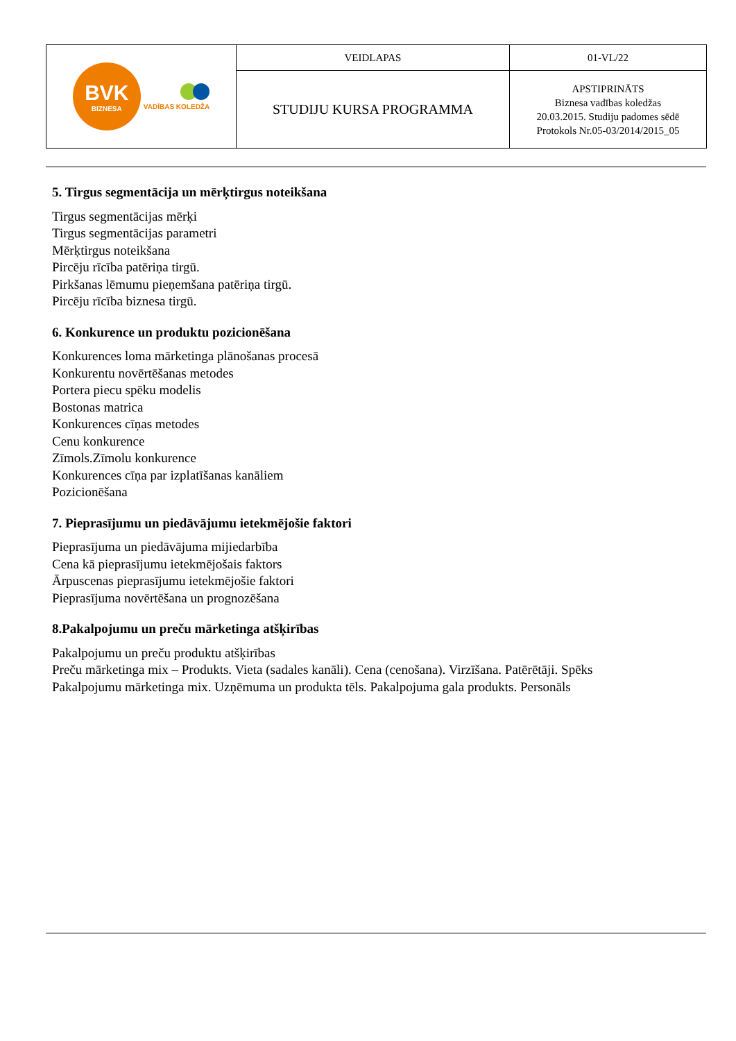| BVK BIZNESA VADĪBAS KOLEDŽA | VEIDLAPAS | 01-VL/22 |
| | STUDIJU KURSA PROGRAMMA | APSTIPRINĀTS Biznesa vadības koledžas 20.03.2015. Studiju padomes sēdē Protokols Nr.05-03/2014/2015_05 |
5. Tirgus segmentācija un mērķtirgus noteikšana
Tirgus segmentācijas mērķi
Tirgus segmentācijas parametri
Mērķtirgus noteikšana
Pircēju rīcība patēriņa tirgū.
Pirkšanas lēmumu pieņemšana patēriņa tirgū.
Pircēju rīcība biznesa tirgū.
6. Konkurence un produktu pozicionēšana
Konkurences loma mārketinga plānošanas procesā
Konkurentu novērtēšanas metodes
Portera piecu spēku modelis
Bostonas matrica
Konkurences cīņas metodes
Cenu konkurence
Zīmols.Zīmolu konkurence
Konkurences cīņa par izplatīšanas kanāliem
Pozicionēšana
7. Pieprasījumu un piedāvājumu ietekmējošie faktori
Pieprasījuma un piedāvājuma mijiedarbība
Cena kā pieprasījumu ietekmējošais faktors
Ārpuscenas pieprasījumu ietekmējošie faktori
Pieprasījuma novērtēšana un prognozēšana
8.Pakalpojumu un preču mārketinga atšķirības
Pakalpojumu un preču produktu atšķirības
Preču mārketinga mix – Produkts. Vieta (sadales kanāli). Cena (cenošana). Virzīšana. Patērētāji. Spēks
Pakalpojumu mārketinga mix. Uzņēmuma un produkta tēls. Pakalpojuma gala produkts. Personāls